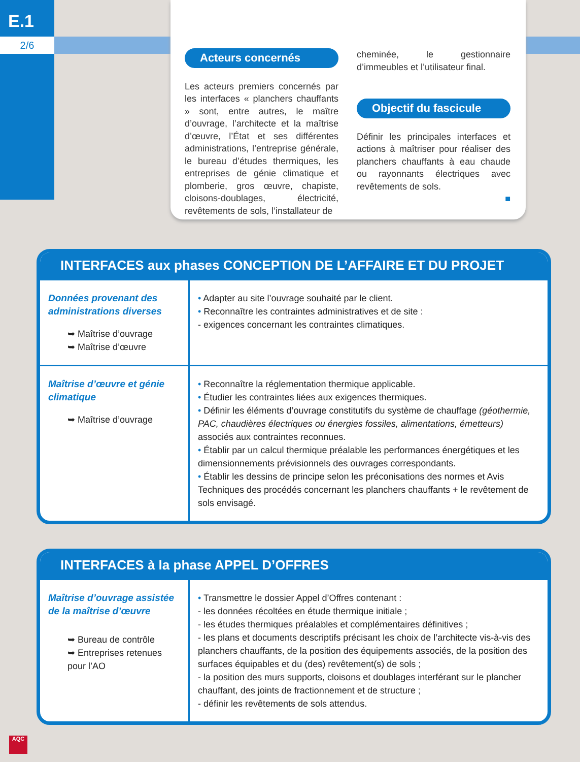E.1
2/6
Acteurs concernés
Les acteurs premiers concernés par les interfaces « planchers chauffants » sont, entre autres, le maître d’ouvrage, l’architecte et la maîtrise d’œuvre, l’État et ses différentes administrations, l’entreprise générale, le bureau d’études thermiques, les entreprises de génie climatique et plomberie, gros œuvre, chapiste, cloisons-doublages, électricité, revêtements de sols, l’installateur de
cheminée, le gestionnaire d’immeubles et l’utilisateur final.
Objectif du fascicule
Définir les principales interfaces et actions à maîtriser pour réaliser des planchers chauffants à eau chaude ou rayonnants électriques avec revêtements de sols.
■
INTERFACES aux phases CONCEPTION DE L’AFFAIRE ET DU PROJET
| Données provenant des administrations diverses ➥ Maîtrise d’ouvrage ➥ Maîtrise d’œuvre | • Adapter au site l’ouvrage souhaité par le client. • Reconnaître les contraintes administratives et de site : - exigences concernant les contraintes climatiques. |
| Maîtrise d’œuvre et génie climatique ➥ Maîtrise d’ouvrage | • Reconnaître la réglementation thermique applicable. • Étudier les contraintes liées aux exigences thermiques. • Définir les éléments d’ouvrage constitutifs du système de chauffage (géothermie, PAC, chaudières électriques ou énergies fossiles, alimentations, émetteurs) associés aux contraintes reconnues. • Établir par un calcul thermique préalable les performances énergétiques et les dimensionnements prévisionnels des ouvrages correspondants. • Établir les dessins de principe selon les préconisations des normes et Avis Techniques des procédés concernant les planchers chauffants + le revêtement de sols envisagé. |
INTERFACES à la phase APPEL D’OFFRES
| Maîtrise d’ouvrage assistée de la maîtrise d’œuvre ➥ Bureau de contrôle ➥ Entreprises retenues pour l’AO | • Transmettre le dossier Appel d’Offres contenant : - les données récoltées en étude thermique initiale ; - les études thermiques préalables et complémentaires définitives ; - les plans et documents descriptifs précisant les choix de l’architecte vis-à-vis des planchers chauffants, de la position des équipements associés, de la position des surfaces équipables et du (des) revêtement(s) de sols ; - la position des murs supports, cloisons et doublages interférant sur le plancher chauffant, des joints de fractionnement et de structure ; - définir les revêtements de sols attendus. |
AQC